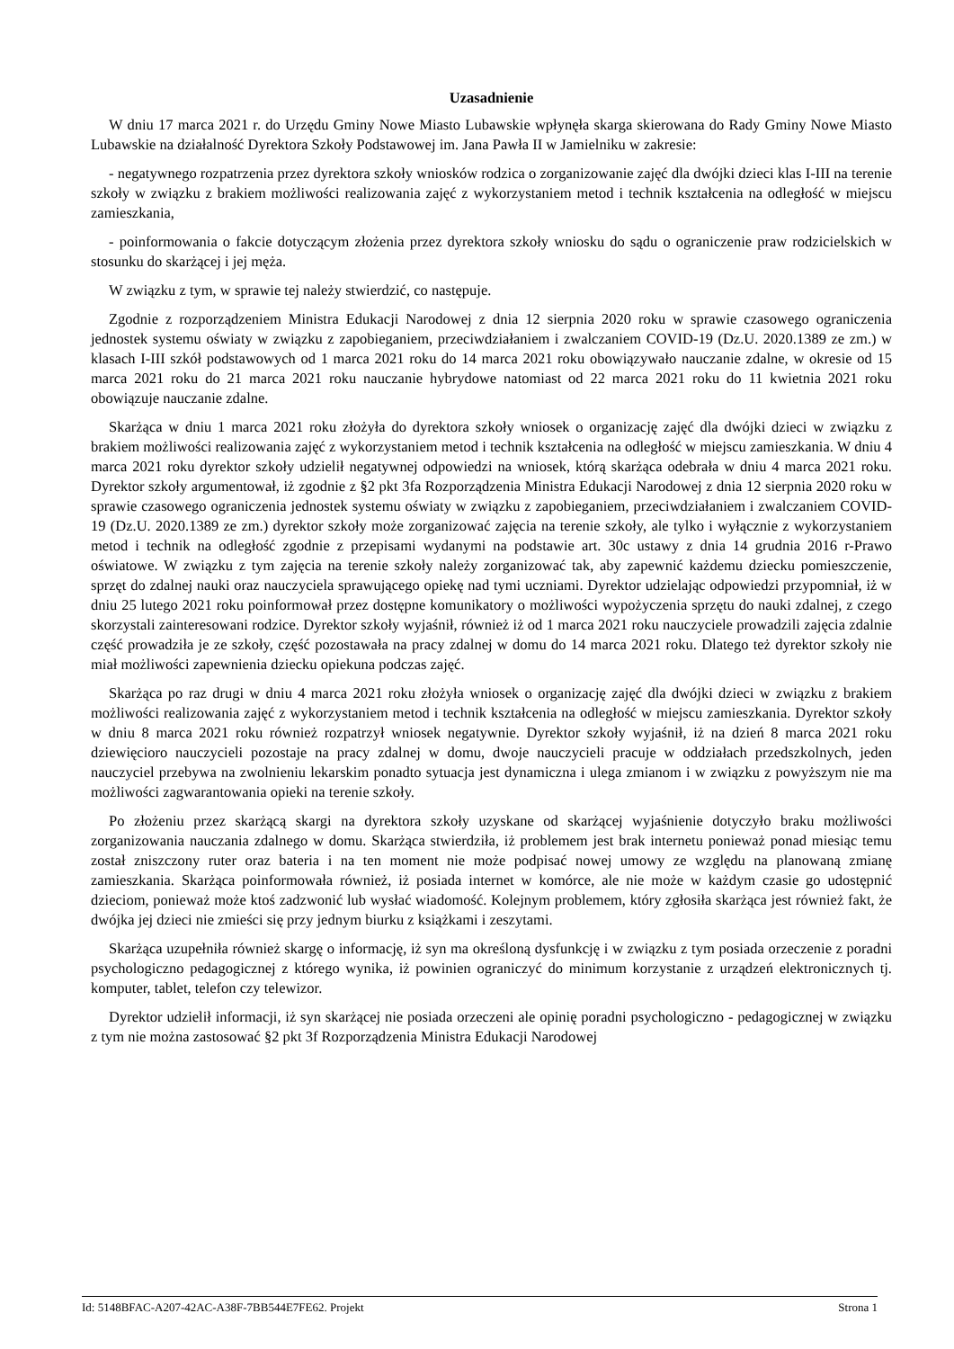Uzasadnienie
W dniu 17 marca 2021 r. do Urzędu Gminy Nowe Miasto Lubawskie wpłynęła skarga skierowana do Rady Gminy Nowe Miasto Lubawskie na działalność Dyrektora Szkoły Podstawowej im. Jana Pawła II w Jamielniku w zakresie:
- negatywnego rozpatrzenia przez dyrektora szkoły wniosków rodzica o zorganizowanie zajęć dla dwójki dzieci klas I-III na terenie szkoły w związku z brakiem możliwości realizowania zajęć z wykorzystaniem metod i technik kształcenia na odległość w miejscu zamieszkania,
- poinformowania o fakcie dotyczącym złożenia przez dyrektora szkoły wniosku do sądu o ograniczenie praw rodzicielskich w stosunku do skarżącej i jej męża.
W związku z tym, w sprawie tej należy stwierdzić, co następuje.
Zgodnie z rozporządzeniem Ministra Edukacji Narodowej z dnia 12 sierpnia 2020 roku w sprawie czasowego ograniczenia jednostek systemu oświaty w związku z zapobieganiem, przeciwdziałaniem i zwalczaniem COVID-19 (Dz.U. 2020.1389 ze zm.) w klasach I-III szkół podstawowych od 1 marca 2021 roku do 14 marca 2021 roku obowiązywało nauczanie zdalne, w okresie od 15 marca 2021 roku do 21 marca 2021 roku nauczanie hybrydowe natomiast od 22 marca 2021 roku do 11 kwietnia 2021 roku obowiązuje nauczanie zdalne.
Skarżąca w dniu 1 marca 2021 roku złożyła do dyrektora szkoły wniosek o organizację zajęć dla dwójki dzieci w związku z brakiem możliwości realizowania zajęć z wykorzystaniem metod i technik kształcenia na odległość w miejscu zamieszkania. W dniu 4 marca 2021 roku dyrektor szkoły udzielił negatywnej odpowiedzi na wniosek, którą skarżąca odebrała w dniu 4 marca 2021 roku. Dyrektor szkoły argumentował, iż zgodnie z §2 pkt 3fa Rozporządzenia Ministra Edukacji Narodowej z dnia 12 sierpnia 2020 roku w sprawie czasowego ograniczenia jednostek systemu oświaty w związku z zapobieganiem, przeciwdziałaniem i zwalczaniem COVID-19 (Dz.U. 2020.1389 ze zm.) dyrektor szkoły może zorganizować zajęcia na terenie szkoły, ale tylko i wyłącznie z wykorzystaniem metod i technik na odległość zgodnie z przepisami wydanymi na podstawie art. 30c ustawy z dnia 14 grudnia 2016 r-Prawo oświatowe. W związku z tym zajęcia na terenie szkoły należy zorganizować tak, aby zapewnić każdemu dziecku pomieszczenie, sprzęt do zdalnej nauki oraz nauczyciela sprawującego opiekę nad tymi uczniami. Dyrektor udzielając odpowiedzi przypomniał, iż w dniu 25 lutego 2021 roku poinformował przez dostępne komunikatory o możliwości wypożyczenia sprzętu do nauki zdalnej, z czego skorzystali zainteresowani rodzice. Dyrektor szkoły wyjaśnił, również iż od 1 marca 2021 roku nauczyciele prowadzili zajęcia zdalnie część prowadziła je ze szkoły, część pozostawała na pracy zdalnej w domu do 14 marca 2021 roku. Dlatego też dyrektor szkoły nie miał możliwości zapewnienia dziecku opiekuna podczas zajęć.
Skarżąca po raz drugi w dniu 4 marca 2021 roku złożyła wniosek o organizację zajęć dla dwójki dzieci w związku z brakiem możliwości realizowania zajęć z wykorzystaniem metod i technik kształcenia na odległość w miejscu zamieszkania. Dyrektor szkoły w dniu 8 marca 2021 roku również rozpatrzył wniosek negatywnie. Dyrektor szkoły wyjaśnił, iż na dzień 8 marca 2021 roku dziewięcioro nauczycieli pozostaje na pracy zdalnej w domu, dwoje nauczycieli pracuje w oddziałach przedszkolnych, jeden nauczyciel przebywa na zwolnieniu lekarskim ponadto sytuacja jest dynamiczna i ulega zmianom i w związku z powyższym nie ma możliwości zagwarantowania opieki na terenie szkoły.
Po złożeniu przez skarżącą skargi na dyrektora szkoły uzyskane od skarżącej wyjaśnienie dotyczyło braku możliwości zorganizowania nauczania zdalnego w domu. Skarżąca stwierdziła, iż problemem jest brak internetu ponieważ ponad miesiąc temu został zniszczony ruter oraz bateria i na ten moment nie może podpisać nowej umowy ze względu na planowaną zmianę zamieszkania. Skarżąca poinformowała również, iż posiada internet w komórce, ale nie może w każdym czasie go udostępnić dzieciom, ponieważ może ktoś zadzwonić lub wysłać wiadomość. Kolejnym problemem, który zgłosiła skarżąca jest również fakt, że dwójka jej dzieci nie zmieści się przy jednym biurku z książkami i zeszytami.
Skarżąca uzupełniła również skargę o informację, iż syn ma określoną dysfunkcję i w związku z tym posiada orzeczenie z poradni psychologiczno pedagogicznej z którego wynika, iż powinien ograniczyć do minimum korzystanie z urządzeń elektronicznych tj. komputer, tablet, telefon czy telewizor.
Dyrektor udzielił informacji, iż syn skarżącej nie posiada orzeczeni ale opinię poradni psychologiczno - pedagogicznej w związku z tym nie można zastosować §2 pkt 3f Rozporządzenia Ministra Edukacji Narodowej
Id: 5148BFAC-A207-42AC-A38F-7BB544E7FE62. Projekt Strona 1